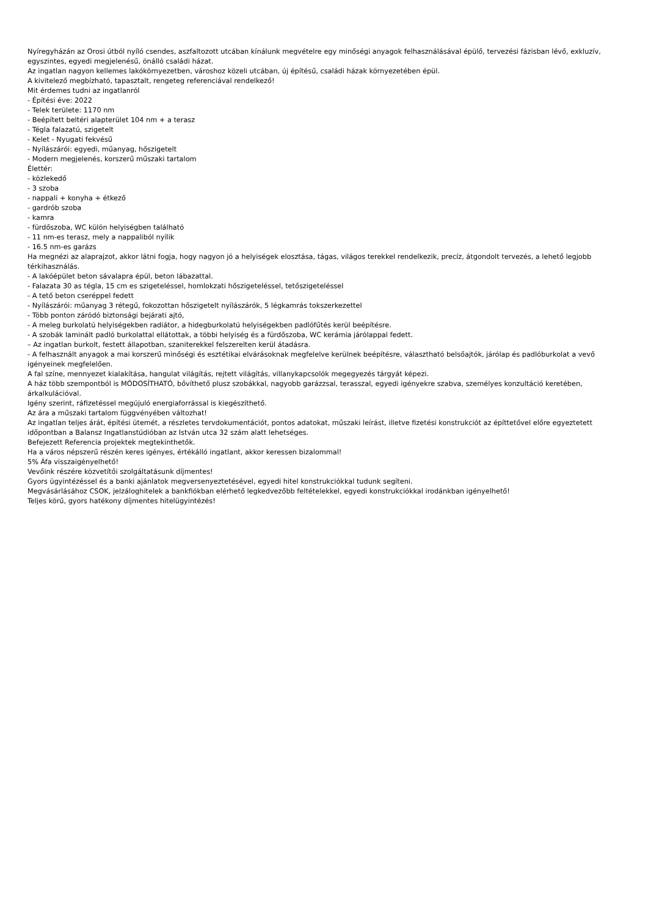Nyíregyházán az Orosi útból nyíló csendes, aszfaltozott utcában kínálunk megvételre egy minőségi anyagok felhasználásával épülő, tervezési fázisban lévő, exkluzív, egyszintes, egyedi megjelenésű, önálló családi házat.
Az ingatlan nagyon kellemes lakókörnyezetben, városhoz közeli utcában, új építésű, családi házak környezetében épül.
A kivitelező megbízható, tapasztalt, rengeteg referenciával rendelkező!
Mit érdemes tudni az ingatlanról
- Építési éve: 2022
- Telek területe: 1170 nm
- Beépített beltéri alapterület 104 nm + a terasz
- Tégla falazatú, szigetelt
- Kelet - Nyugati fekvésű
- Nyílászárói: egyedi, műanyag, hőszigetelt
- Modern megjelenés, korszerű műszaki tartalom
Élettér:
- közlekedő
- 3 szoba
- nappali + konyha + étkező
- gardrób szoba
- kamra
- fürdőszoba, WC külön helyiségben található
- 11 nm-es terasz, mely a nappaliból nyílik
- 16.5 nm-es garázs
Ha megnézi az alaprajzot, akkor látni fogja, hogy nagyon jó a helyiségek elosztása, tágas, világos terekkel rendelkezik, precíz, átgondolt tervezés, a lehető legjobb térkihasználás.
- A lakóépület beton sávalapra épül, beton lábazattal.
- Falazata 30 as tégla, 15 cm es szigeteléssel, homlokzati hőszigeteléssel, tetőszigeteléssel
- A tető beton cseréppel fedett
- Nyílászárói: műanyag 3 rétegű, fokozottan hőszigetelt nyílászárók, 5 légkamrás tokszerkezettel
- Több ponton záródó biztonsági bejárati ajtó,
- A meleg burkolatú helyiségekben radiátor, a hidegburkolatú helyiségekben padlófűtés kerül beépítésre.
- A szobák laminált padló burkolattal ellátottak, a többi helyiség és a fürdőszoba, WC kerámia járólappal fedett.
– Az ingatlan burkolt, festett állapotban, szaniterekkel felszerelten kerül átadásra.
- A felhasznált anyagok a mai korszerű minőségi és esztétikai elvárásoknak megfelelve kerülnek beépítésre, választható belsőajtók, járólap és padlóburkolat a vevő igényeinek megfelelően.
A fal színe, mennyezet kialakítása, hangulat világítás, rejtett világítás, villanykapcsolók megegyezés tárgyát képezi.
A ház több szempontból is MÓDOSÍTHATÓ, bővíthető plusz szobákkal, nagyobb garázzsal, terasszal, egyedi igényekre szabva, személyes konzultáció keretében, árkalkulációval.
Igény szerint, ráfizetéssel megújuló energiaforrással is kiegészíthető.
Az ára a műszaki tartalom függvényében változhat!
Az ingatlan teljes árát, építési ütemét, a részletes tervdokumentációt, pontos adatokat, műszaki leírást, illetve fizetési konstrukciót az építtetővel előre egyeztetett időpontban a Balansz Ingatlanstúdióban az István utca 32 szám alatt lehetséges.
Befejezett Referencia projektek megtekinthetők.
Ha a város népszerű részén keres igényes, értékálló ingatlant, akkor keressen bizalommal!
5% Áfa visszaigényelhető!
Vevőink részére közvetítői szolgáltatásunk díjmentes!
Gyors ügyintézéssel és a banki ajánlatok megversenyeztetésével, egyedi hitel konstrukciókkal tudunk segíteni.
Megvásárlásához CSOK, jelzáloghitelek a bankfiókban elérhető legkedvezőbb feltételekkel, egyedi konstrukciókkal irodánkban igényelhető!
Teljes körű, gyors hatékony díjmentes hitelügyintézés!